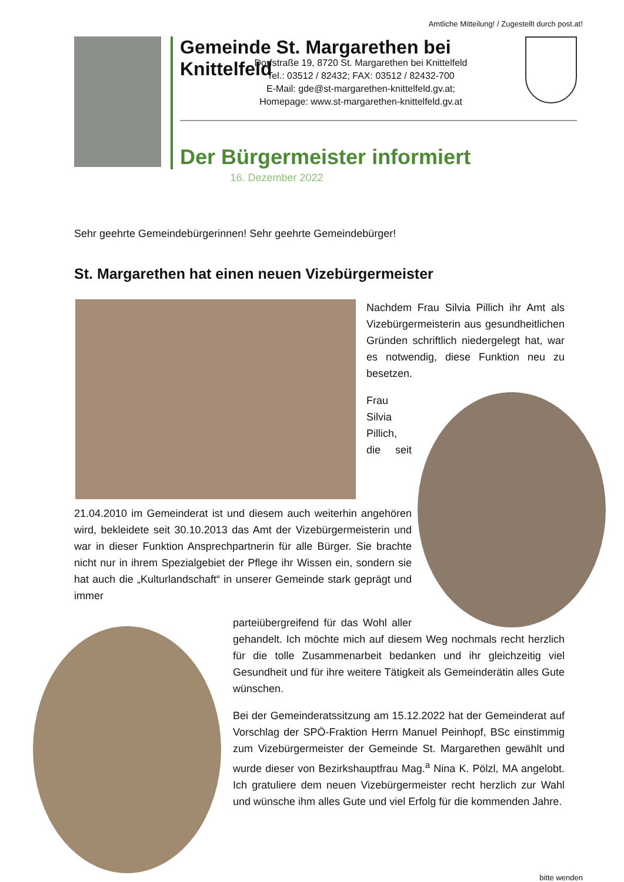Amtliche Mitteilung! / Zugestellt durch post.at!
Gemeinde St. Margarethen bei Knittelfeld
Dorfstraße 19, 8720 St. Margarethen bei Knittelfeld
Tel.: 03512 / 82432; FAX: 03512 / 82432-700
E-Mail: gde@st-margarethen-knittelfeld.gv.at;
Homepage: www.st-margarethen-knittelfeld.gv.at
Der Bürgermeister informiert
16. Dezember 2022
Sehr geehrte Gemeindebürgerinnen! Sehr geehrte Gemeindebürger!
St. Margarethen hat einen neuen Vizebürgermeister
Nachdem Frau Silvia Pillich ihr Amt als Vizebürgermeisterin aus gesundheitlichen Gründen schriftlich niedergelegt hat, war es notwendig, diese Funktion neu zu besetzen.
Frau Silvia Pillich, die seit 21.04.2010 im Gemeinderat ist und diesem auch weiterhin angehören wird, bekleidete seit 30.10.2013 das Amt der Vizebürgermeisterin und war in dieser Funktion Ansprechpartnerin für alle Bürger. Sie brachte nicht nur in ihrem Spezialgebiet der Pflege ihr Wissen ein, sondern sie hat auch die „Kulturlandschaft“ in unserer Gemeinde stark geprägt und immer
parteiübergreifend für das Wohl aller gehandelt. Ich möchte mich auf diesem Weg nochmals recht herzlich für die tolle Zusammenarbeit bedanken und ihr gleichzeitig viel Gesundheit und für ihre weitere Tätigkeit als Gemeinderätin alles Gute wünschen.
Bei der Gemeinderatssitzung am 15.12.2022 hat der Gemeinderat auf Vorschlag der SPÖ-Fraktion Herrn Manuel Peinhopf, BSc einstimmig zum Vizebürgermeister der Gemeinde St. Margarethen gewählt und wurde dieser von Bezirkshauptfrau Mag.<sup>a</sup> Nina K. Pölzl, MA angelobt. Ich gratuliere dem neuen Vizebürgermeister recht herzlich zur Wahl und wünsche ihm alles Gute und viel Erfolg für die kommenden Jahre.
bitte wenden